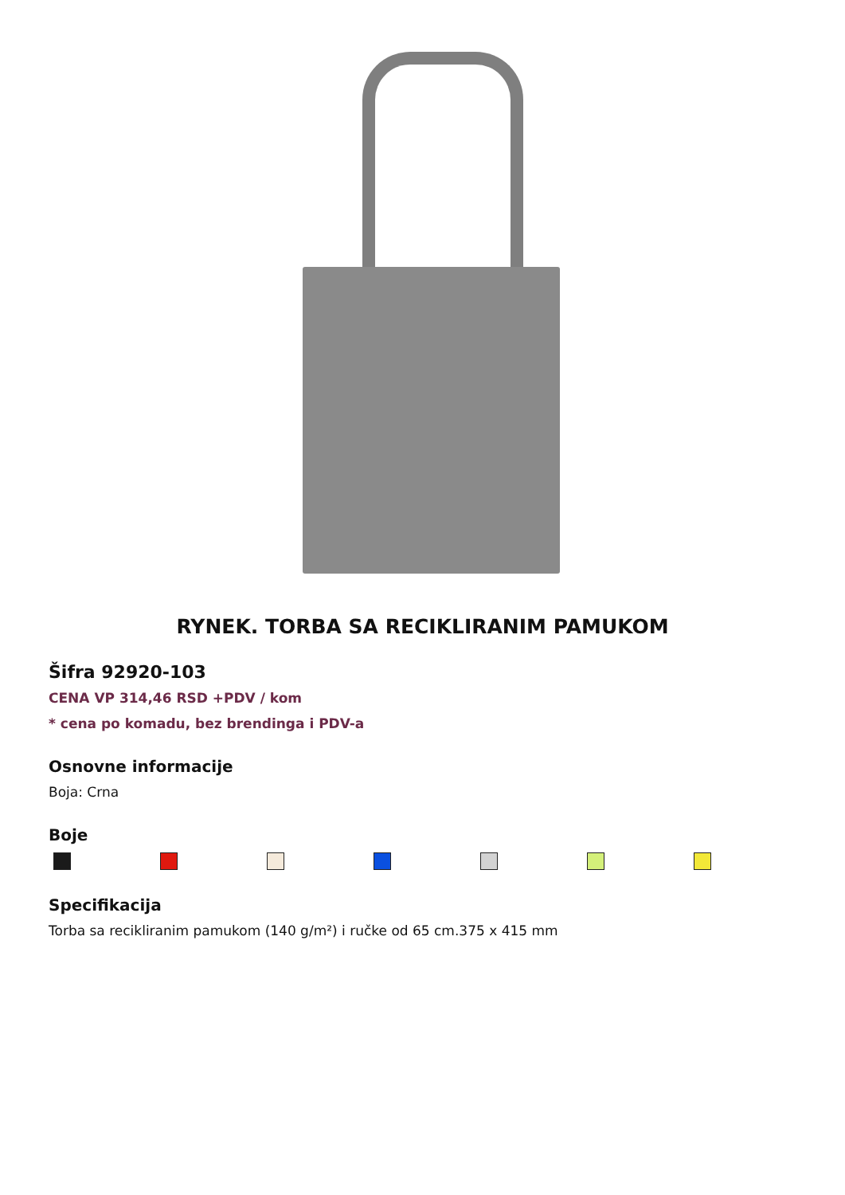RYNEK. TORBA SA RECIKLIRANIM PAMUKOM
Šifra 92920-103
CENA VP 314,46 RSD +PDV / kom
* cena po komadu, bez brendinga i PDV-a
Osnovne informacije
Boja: Crna
Boje
Specifikacija
Torba sa recikliranim pamukom (140 g/m²) i ručke od 65 cm.375 x 415 mm